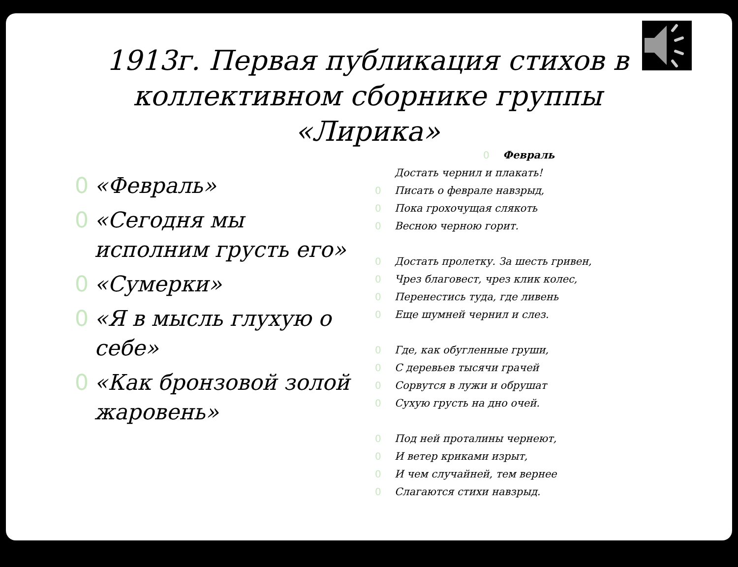1913г. Первая публикация стихов в коллективном сборнике группы «Лирика»
0 «Февраль»
0 «Сегодня мы исполним грусть его»
0 «Сумерки»
0 «Я в мысль глухую о себе»
0 «Как бронзовой золой жаровень»
0 Февраль
Достать чернил и плакать!
0 Писать о феврале навзрыд,
0 Пока грохочущая слякоть
0 Весною черною горит.
0 Достать пролетку. За шесть гривен,
0 Чрез благовест, чрез клик колес,
0 Перенестись туда, где ливень
0 Еще шумней чернил и слез.
0 Где, как обугленные груши,
0 С деревьев тысячи грачей
0 Сорвутся в лужи и обрушат
0 Сухую грусть на дно очей.
0 Под ней проталины чернеют,
0 И ветер криками изрыт,
0 И чем случайней, тем вернее
0 Слагаются стихи навзрыд.